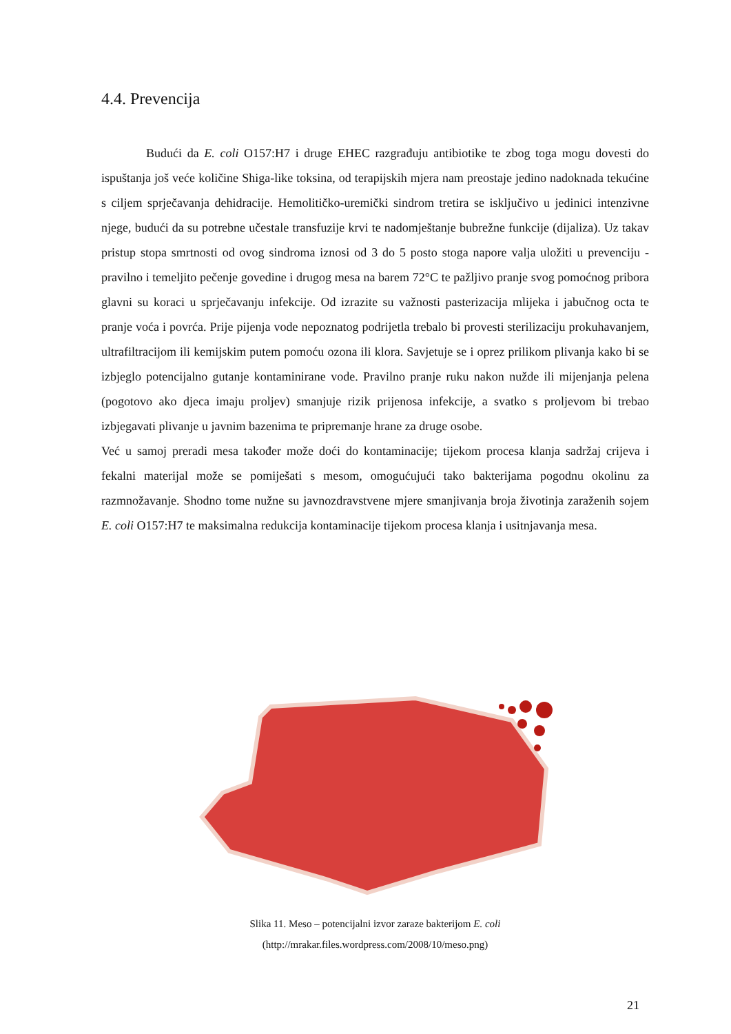4.4. Prevencija
Budući da E. coli O157:H7 i druge EHEC razgrađuju antibiotike te zbog toga mogu dovesti do ispuštanja još veće količine Shiga-like toksina, od terapijskih mjera nam preostaje jedino nadoknada tekućine s ciljem sprječavanja dehidracije. Hemolitičko-uremički sindrom tretira se isključivo u jedinici intenzivne njege, budući da su potrebne učestale transfuzije krvi te nadomještanje bubrežne funkcije (dijaliza). Uz takav pristup stopa smrtnosti od ovog sindroma iznosi od 3 do 5 posto stoga napore valja uložiti u prevenciju - pravilno i temeljito pečenje govedine i drugog mesa na barem 72°C te pažljivo pranje svog pomoćnog pribora glavni su koraci u sprječavanju infekcije. Od izrazite su važnosti pasterizacija mlijeka i jabučnog octa te pranje voća i povrća. Prije pijenja vode nepoznatog podrijetla trebalo bi provesti sterilizaciju prokuhavanjem, ultrafiltracijom ili kemijskim putem pomoću ozona ili klora. Savjetuje se i oprez prilikom plivanja kako bi se izbjeglo potencijalno gutanje kontaminirane vode. Pravilno pranje ruku nakon nužde ili mijenjanja pelena (pogotovo ako djeca imaju proljev) smanjuje rizik prijenosa infekcije, a svatko s proljevom bi trebao izbjegavati plivanje u javnim bazenima te pripremanje hrane za druge osobe.
Već u samoj preradi mesa također može doći do kontaminacije; tijekom procesa klanja sadržaj crijeva i fekalni materijal može se pomiješati s mesom, omogućujući tako bakterijama pogodnu okolinu za razmnožavanje. Shodno tome nužne su javnozdravstvene mjere smanjivanja broja životinja zaraženih sojem E. coli O157:H7 te maksimalna redukcija kontaminacije tijekom procesa klanja i usitnjavanja mesa.
Slika 11. Meso – potencijalni izvor zaraze bakterijom E. coli
(http://mrakar.files.wordpress.com/2008/10/meso.png)
21